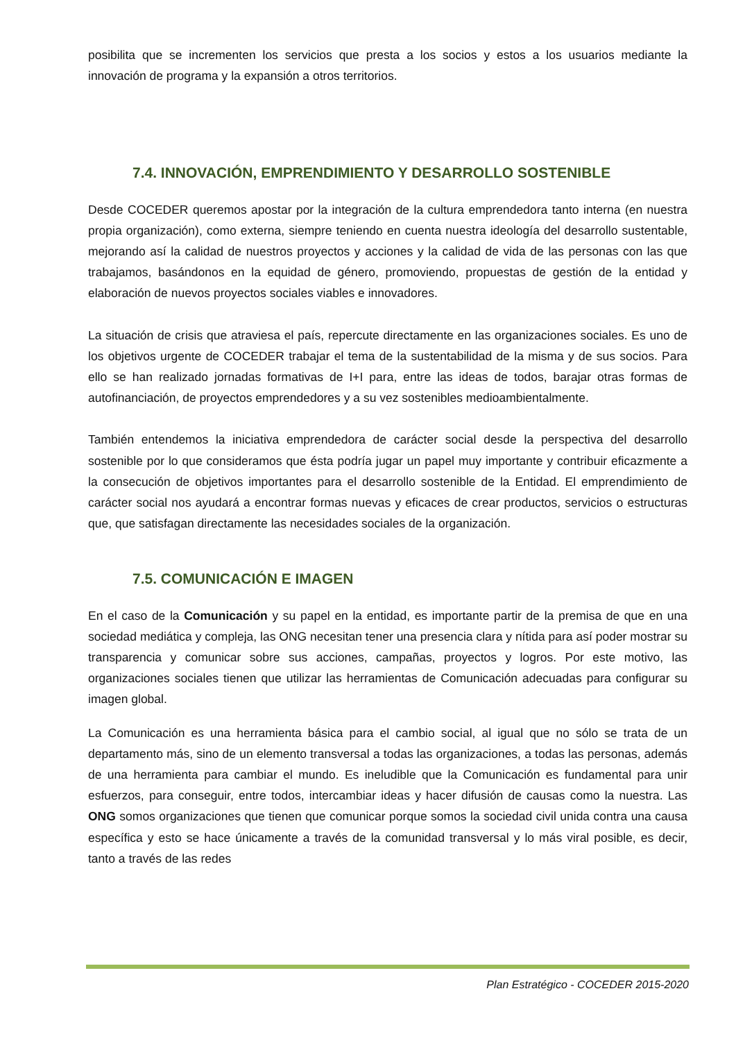posibilita que se incrementen los servicios que presta a los socios y estos a los usuarios mediante la innovación de programa y la expansión a otros territorios.
7.4. INNOVACIÓN, EMPRENDIMIENTO Y DESARROLLO SOSTENIBLE
Desde COCEDER queremos apostar por la integración de la cultura emprendedora tanto interna (en nuestra propia organización), como externa, siempre teniendo en cuenta nuestra ideología del desarrollo sustentable, mejorando así la calidad de nuestros proyectos y acciones y la calidad de vida de las personas con las que trabajamos, basándonos en la equidad de género, promoviendo, propuestas de gestión de la entidad y elaboración de nuevos proyectos sociales viables e innovadores.
La situación de crisis que atraviesa el país, repercute directamente en las organizaciones sociales. Es uno de los objetivos urgente de COCEDER trabajar el tema de la sustentabilidad de la misma y de sus socios. Para ello se han realizado jornadas formativas de I+I para, entre las ideas de todos, barajar otras formas de autofinanciación, de proyectos emprendedores y a su vez sostenibles medioambientalmente.
También entendemos la iniciativa emprendedora de carácter social desde la perspectiva del desarrollo sostenible por lo que consideramos que ésta podría jugar un papel muy importante y contribuir eficazmente a la consecución de objetivos importantes para el desarrollo sostenible de la Entidad. El emprendimiento de carácter social nos ayudará a encontrar formas nuevas y eficaces de crear productos, servicios o estructuras que, que satisfagan directamente las necesidades sociales de la organización.
7.5. COMUNICACIÓN E IMAGEN
En el caso de la Comunicación y su papel en la entidad, es importante partir de la premisa de que en una sociedad mediática y compleja, las ONG necesitan tener una presencia clara y nítida para así poder mostrar su transparencia y comunicar sobre sus acciones, campañas, proyectos y logros. Por este motivo, las organizaciones sociales tienen que utilizar las herramientas de Comunicación adecuadas para configurar su imagen global.
La Comunicación es una herramienta básica para el cambio social, al igual que no sólo se trata de un departamento más, sino de un elemento transversal a todas las organizaciones, a todas las personas, además de una herramienta para cambiar el mundo. Es ineludible que la Comunicación es fundamental para unir esfuerzos, para conseguir, entre todos, intercambiar ideas y hacer difusión de causas como la nuestra. Las ONG somos organizaciones que tienen que comunicar porque somos la sociedad civil unida contra una causa específica y esto se hace únicamente a través de la comunidad transversal y lo más viral posible, es decir, tanto a través de las redes
Plan Estratégico - COCEDER 2015-2020